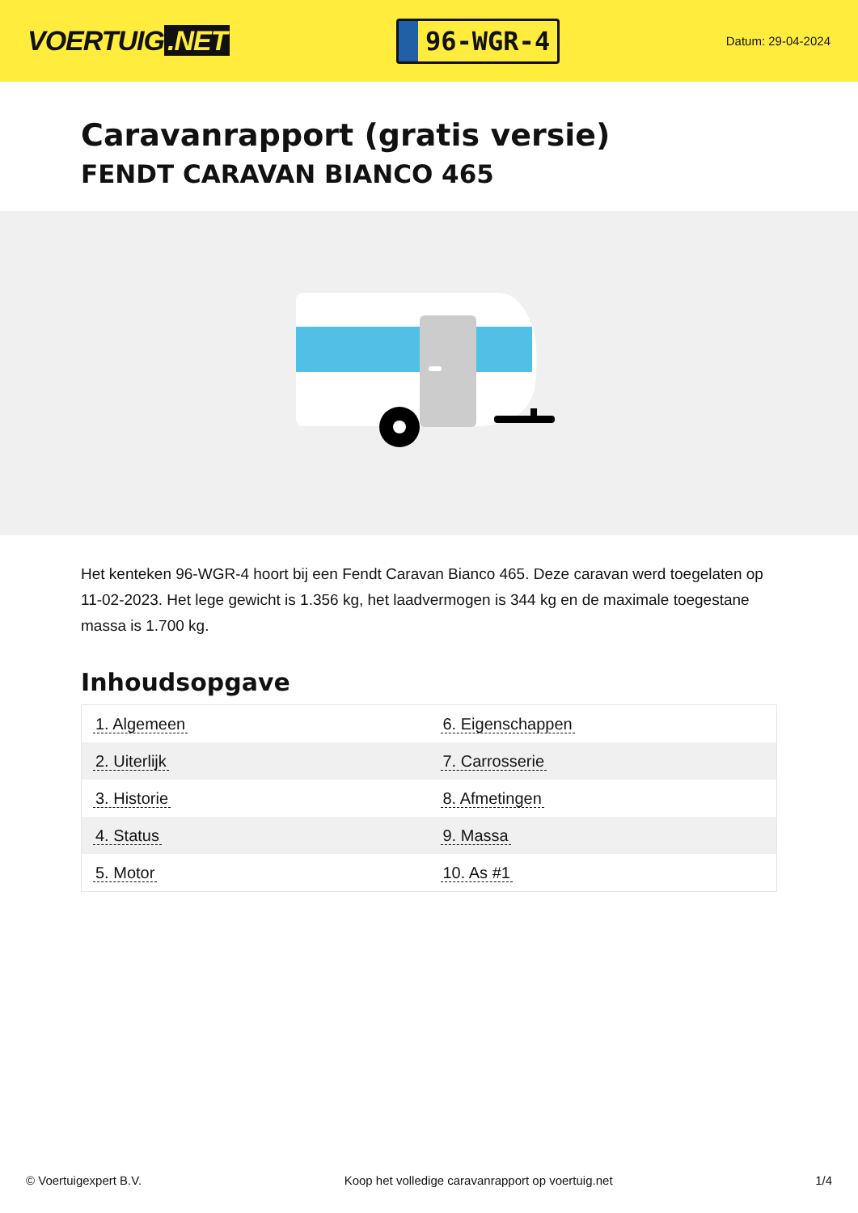VOERTUIG.NET
96-WGR-4
Datum: 29-04-2024
Caravanrapport (gratis versie)
FENDT CARAVAN BIANCO 465
Het kenteken 96-WGR-4 hoort bij een Fendt Caravan Bianco 465. Deze caravan werd toegelaten op 11-02-2023. Het lege gewicht is 1.356 kg, het laadvermogen is 344 kg en de maximale toegestane massa is 1.700 kg.
Inhoudsopgave
| 1. Algemeen | 6. Eigenschappen |
| 2. Uiterlijk | 7. Carrosserie |
| 3. Historie | 8. Afmetingen |
| 4. Status | 9. Massa |
| 5. Motor | 10. As #1 |
© Voertuigexpert B.V. Koop het volledige caravanrapport op voertuig.net
1/4